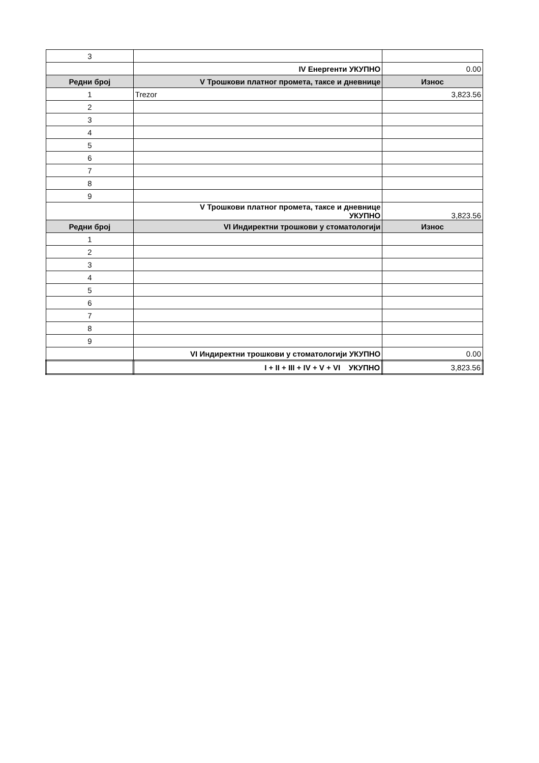| 3 | | |
| | IV Енергенти УКУПНО | 0.00 |
| Редни број | V Трошкови платног промета, таксе и дневнице | Износ |
| 1 | Trezor | 3,823.56 |
| 2 | | |
| 3 | | |
| 4 | | |
| 5 | | |
| 6 | | |
| 7 | | |
| 8 | | |
| 9 | | |
| | V Трошкови платног промета, таксе и дневнице УКУПНО | 3,823.56 |
| Редни број | VI Индиректни трошкови у стоматологији | Износ |
| 1 | | |
| 2 | | |
| 3 | | |
| 4 | | |
| 5 | | |
| 6 | | |
| 7 | | |
| 8 | | |
| 9 | | |
| | VI Индиректни трошкови у стоматологији УКУПНО | 0.00 |
| | I + II + III + IV + V + VI УКУПНО | 3,823.56 |